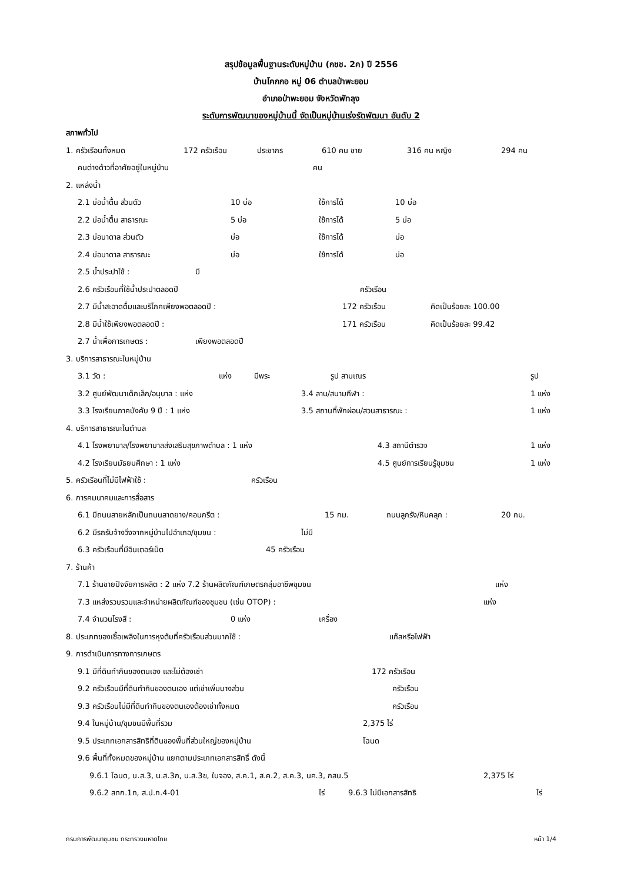สรุปข้อมูลพื้นฐานระดับหมู่บ้าน (กชช. 2ค) ปี 2556
บ้านโคกกอ หมู่ 06 ตำบลป่าพะยอม
อำเภอป่าพะยอม จังหวัดพัทลุง
ระดับการพัฒนาของหมู่บ้านนี้ จัดเป็นหมู่บ้านเร่งรัดพัฒนา อันดับ 2
สภาพทั่วไป
1. ครัวเรือนทั้งหมด 172 ครัวเรือน ประชากร 610 คน ชาย 316 คน หญิง 294 คน
คนต่างด้าวที่อาศัยอยู่ในหมู่บ้าน คน
2. แหล่งน้ำ
2.1 บ่อน้ำตื้น ส่วนตัว 10 บ่อ ใช้การได้ 10 บ่อ
2.2 บ่อน้ำตื้น สาธารณะ 5 บ่อ ใช้การได้ 5 บ่อ
2.3 บ่อบาดาล ส่วนตัว บ่อ ใช้การได้ บ่อ
2.4 บ่อบาดาล สาธารณะ บ่อ ใช้การได้ บ่อ
2.5 น้ำประปาใช้ : มี
2.6 ครัวเรือนที่ใช้น้ำประปาตลอดปี ครัวเรือน
2.7 มีน้ำสะอาดดื่มและบริโภคเพียงพอตลอดปี : 172 ครัวเรือน คิดเป็นร้อยละ 100.00
2.8 มีน้ำใช้เพียงพอตลอดปี : 171 ครัวเรือน คิดเป็นร้อยละ 99.42
2.7 น้ำเพื่อการเกษตร : เพียงพอตลอดปี
3. บริการสาธารณะในหมู่บ้าน
3.1 วัด : แห่ง มีพระ รูป สามเณร รูป
3.2 ศูนย์พัฒนาเด็กเล็ก/อนุบาล : แห่ง 3.4 ลาน/สนามกีฬา : 1 แห่ง
3.3 โรงเรียนภาคบังคับ 9 ปี : 1 แห่ง 3.5 สถานที่พักผ่อน/สวนสาธารณะ : 1 แห่ง
4. บริการสาธารณะในตำบล
4.1 โรงพยาบาล/โรงพยาบาลส่งเสริมสุขภาพตำบล : 1 แห่ง 4.3 สถานีตำรวจ 1 แห่ง
4.2 โรงเรียนมัธยมศึกษา : 1 แห่ง 4.5 ศูนย์การเรียนรู้ชุมชน 1 แห่ง
5. ครัวเรือนที่ไม่มีไฟฟ้าใช้ : ครัวเรือน
6. การคมนาคมและการสื่อสาร
6.1 มีถนนสายหลักเป็นถนนลาดยาง/คอนกรีต : 15 กม. ถนนลูกรัง/หินคลุก : 20 กม.
6.2 มีรถรับจ้างวิ่งจากหมู่บ้านไปอำเภอ/ชุมชน : ไม่มี
6.3 ครัวเรือนที่มีอินเตอร์เน็ต 45 ครัวเรือน
7. ร้านค้า
7.1 ร้านขายปัจจัยการผลิต : 2 แห่ง 7.2 ร้านผลิตภัณฑ์เกษตรกลุ่มอาชีพชุมชน แห่ง
7.3 แหล่งรวบรวมและจำหน่ายผลิตภัณฑ์ของชุมชน (เช่น OTOP) : แห่ง
7.4 จำนวนโรงสี : 0 แห่ง เครื่อง
8. ประเภทของเชื้อเพลิงในการหุงต้มที่ครัวเรือนส่วนมากใช้ : แก๊สหรือไฟฟ้า
9. การดำเนินการทางการเกษตร
9.1 มีที่ดินทำกินของตนเอง และไม่ต้องเช่า 172 ครัวเรือน
9.2 ครัวเรือนมีที่ดินทำกินของตนเอง แต่เช่าเพิ่มบางส่วน ครัวเรือน
9.3 ครัวเรือนไม่มีที่ดินทำกินของตนเองต้องเช่าทั้งหมด ครัวเรือน
9.4 ในหมู่บ้าน/ชุมชนมีพื้นที่รวม 2,375 ไร่
9.5 ประเภทเอกสารสิทธิที่ดินของพื้นที่ส่วนใหญ่ของหมู่บ้าน โฉนด
9.6 พื้นที่ทั้งหมดของหมู่บ้าน แยกตามประเภทเอกสารสิทธิ์ ดังนี้
9.6.1 โฉนด, น.ส.3, น.ส.3ก, น.ส.3ข, ใบจอง, ส.ค.1, ส.ค.2, ส.ค.3, นค.3, กสน.5 2,375 ไร่
9.6.2 สทก.1ก, ส.ป.ก.4-01 ไร่ 9.6.3 ไม่มีเอกสารสิทธิ ไร่
กรมการพัฒนาชุมชน กระทรวงมหาดไทย หน้า 1/4